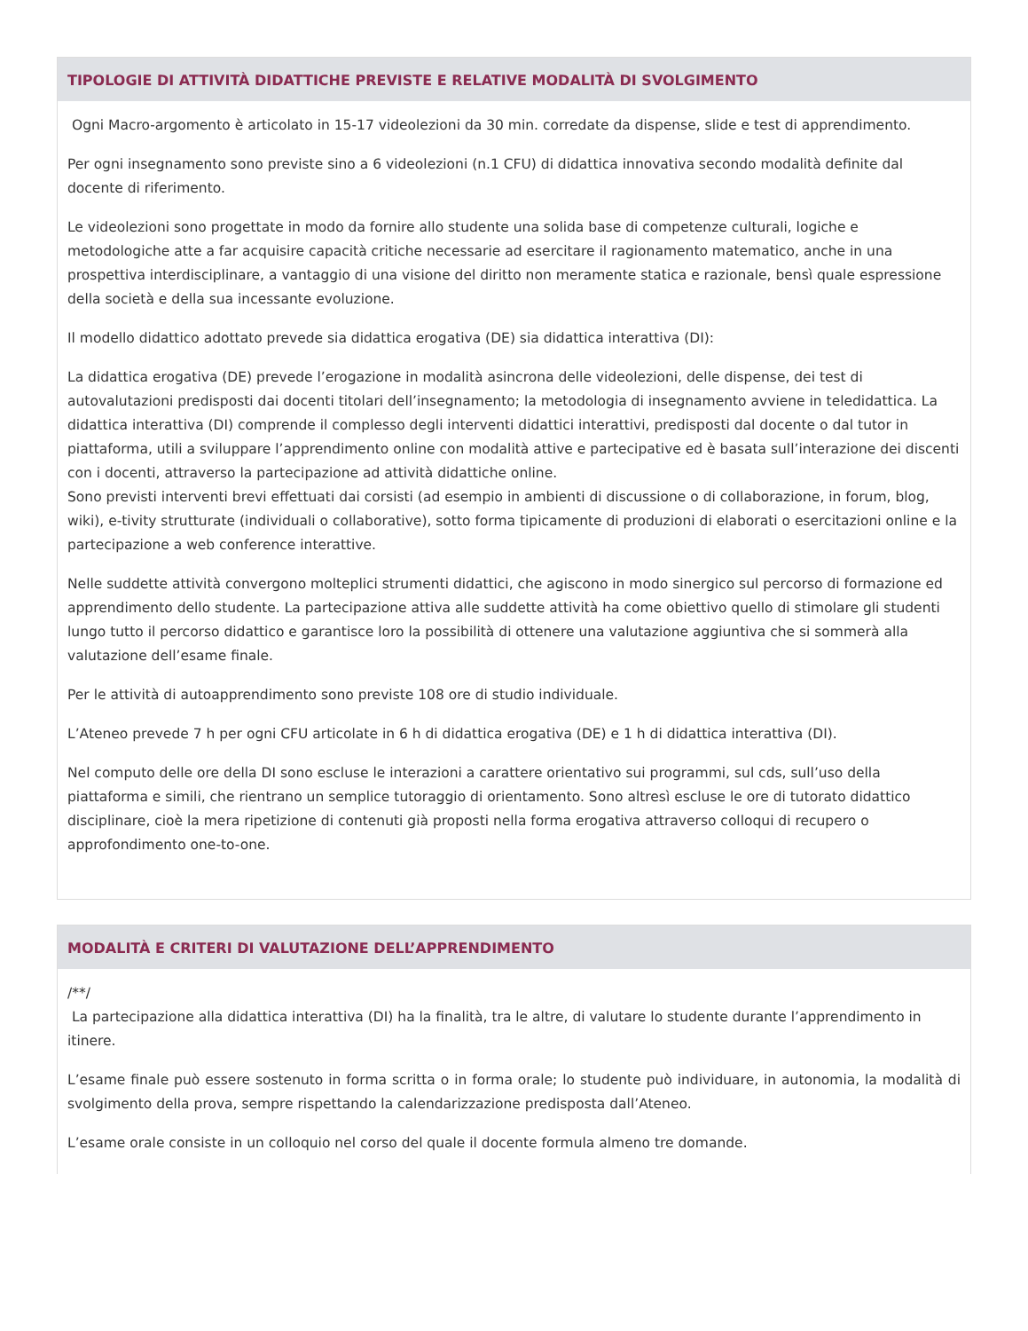TIPOLOGIE DI ATTIVITÀ DIDATTICHE PREVISTE E RELATIVE MODALITÀ DI SVOLGIMENTO
Ogni Macro-argomento è articolato in 15-17 videolezioni da 30 min. corredate da dispense, slide e test di apprendimento.
Per ogni insegnamento sono previste sino a 6 videolezioni (n.1 CFU) di didattica innovativa secondo modalità definite dal docente di riferimento.
Le videolezioni sono progettate in modo da fornire allo studente una solida base di competenze culturali, logiche e metodologiche atte a far acquisire capacità critiche necessarie ad esercitare il ragionamento matematico, anche in una prospettiva interdisciplinare, a vantaggio di una visione del diritto non meramente statica e razionale, bensì quale espressione della società e della sua incessante evoluzione.
Il modello didattico adottato prevede sia didattica erogativa (DE) sia didattica interattiva (DI):
La didattica erogativa (DE) prevede l’erogazione in modalità asincrona delle videolezioni, delle dispense, dei test di autovalutazioni predisposti dai docenti titolari dell’insegnamento; la metodologia di insegnamento avviene in teledidattica. La didattica interattiva (DI) comprende il complesso degli interventi didattici interattivi, predisposti dal docente o dal tutor in piattaforma, utili a sviluppare l’apprendimento online con modalità attive e partecipative ed è basata sull’interazione dei discenti con i docenti, attraverso la partecipazione ad attività didattiche online.
Sono previsti interventi brevi effettuati dai corsisti (ad esempio in ambienti di discussione o di collaborazione, in forum, blog, wiki), e-tivity strutturate (individuali o collaborative), sotto forma tipicamente di produzioni di elaborati o esercitazioni online e la partecipazione a web conference interattive.
Nelle suddette attività convergono molteplici strumenti didattici, che agiscono in modo sinergico sul percorso di formazione ed apprendimento dello studente. La partecipazione attiva alle suddette attività ha come obiettivo quello di stimolare gli studenti lungo tutto il percorso didattico e garantisce loro la possibilità di ottenere una valutazione aggiuntiva che si sommerà alla valutazione dell’esame finale.
Per le attività di autoapprendimento sono previste 108 ore di studio individuale.
L’Ateneo prevede 7 h per ogni CFU articolate in 6 h di didattica erogativa (DE) e 1 h di didattica interattiva (DI).
Nel computo delle ore della DI sono escluse le interazioni a carattere orientativo sui programmi, sul cds, sull’uso della piattaforma e simili, che rientrano un semplice tutoraggio di orientamento. Sono altresì escluse le ore di tutorato didattico disciplinare, cioè la mera ripetizione di contenuti già proposti nella forma erogativa attraverso colloqui di recupero o approfondimento one-to-one.
MODALITÀ E CRITERI DI VALUTAZIONE DELL’APPRENDIMENTO
/**/
La partecipazione alla didattica interattiva (DI) ha la finalità, tra le altre, di valutare lo studente durante l’apprendimento in itinere.
L’esame finale può essere sostenuto in forma scritta o in forma orale; lo studente può individuare, in autonomia, la modalità di svolgimento della prova, sempre rispettando la calendarizzazione predisposta dall’Ateneo.
L’esame orale consiste in un colloquio nel corso del quale il docente formula almeno tre domande.